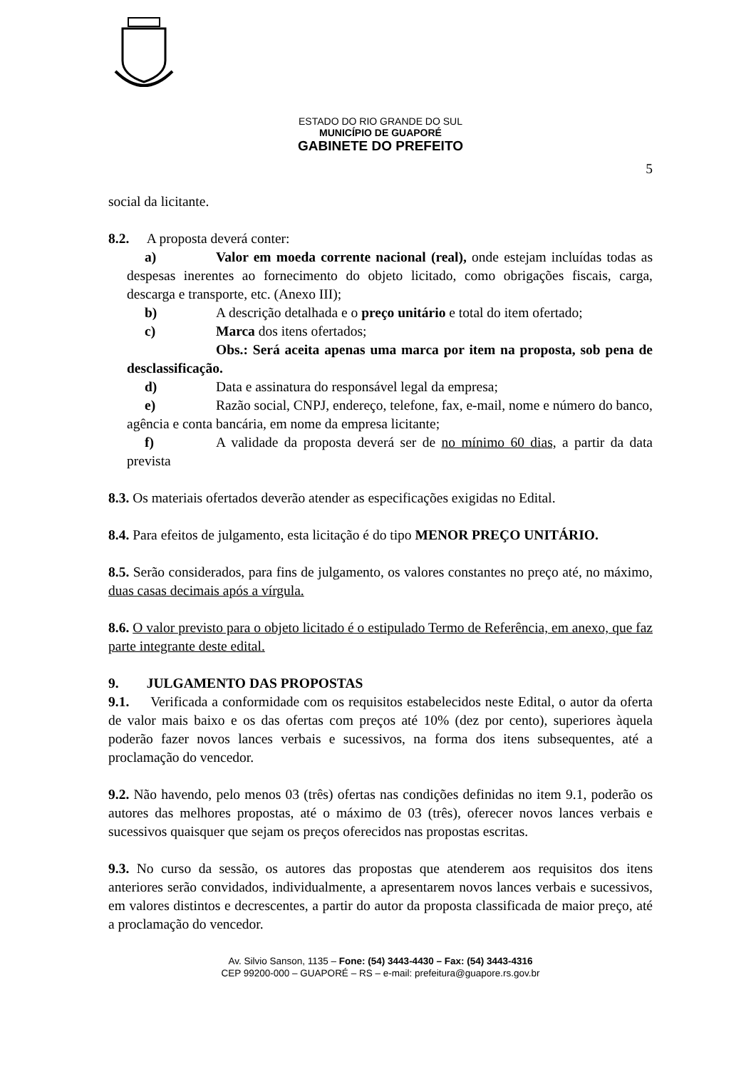ESTADO DO RIO GRANDE DO SUL
MUNICÍPIO DE GUAPORÉ
GABINETE DO PREFEITO
5
social da licitante.
8.2. A proposta deverá conter:
a) Valor em moeda corrente nacional (real), onde estejam incluídas todas as despesas inerentes ao fornecimento do objeto licitado, como obrigações fiscais, carga, descarga e transporte, etc. (Anexo III);
b) A descrição detalhada e o preço unitário e total do item ofertado;
c) Marca dos itens ofertados;
Obs.: Será aceita apenas uma marca por item na proposta, sob pena de desclassificação.
d) Data e assinatura do responsável legal da empresa;
e) Razão social, CNPJ, endereço, telefone, fax, e-mail, nome e número do banco, agência e conta bancária, em nome da empresa licitante;
f) A validade da proposta deverá ser de no mínimo 60 dias, a partir da data prevista
8.3. Os materiais ofertados deverão atender as especificações exigidas no Edital.
8.4. Para efeitos de julgamento, esta licitação é do tipo MENOR PREÇO UNITÁRIO.
8.5. Serão considerados, para fins de julgamento, os valores constantes no preço até, no máximo, duas casas decimais após a vírgula.
8.6. O valor previsto para o objeto licitado é o estipulado Termo de Referência, em anexo, que faz parte integrante deste edital.
9. JULGAMENTO DAS PROPOSTAS
9.1. Verificada a conformidade com os requisitos estabelecidos neste Edital, o autor da oferta de valor mais baixo e os das ofertas com preços até 10% (dez por cento), superiores àquela poderão fazer novos lances verbais e sucessivos, na forma dos itens subsequentes, até a proclamação do vencedor.
9.2. Não havendo, pelo menos 03 (três) ofertas nas condições definidas no item 9.1, poderão os autores das melhores propostas, até o máximo de 03 (três), oferecer novos lances verbais e sucessivos quaisquer que sejam os preços oferecidos nas propostas escritas.
9.3. No curso da sessão, os autores das propostas que atenderem aos requisitos dos itens anteriores serão convidados, individualmente, a apresentarem novos lances verbais e sucessivos, em valores distintos e decrescentes, a partir do autor da proposta classificada de maior preço, até a proclamação do vencedor.
Av. Silvio Sanson, 1135 – Fone: (54) 3443-4430 – Fax: (54) 3443-4316
CEP 99200-000 – GUAPORÉ – RS – e-mail: prefeitura@guapore.rs.gov.br